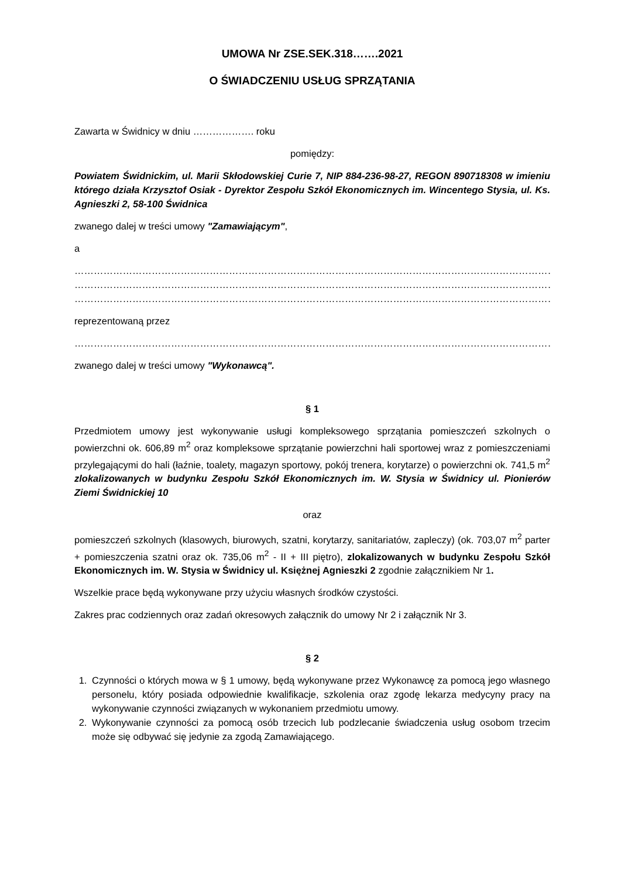UMOWA Nr ZSE.SEK.318…….2021
O ŚWIADCZENIU USŁUG SPRZĄTANIA
Zawarta w Świdnicy w dniu ………………. roku
pomiędzy:
Powiatem Świdnickim, ul. Marii Skłodowskiej Curie 7, NIP 884-236-98-27, REGON 890718308 w imieniu którego działa Krzysztof Osiak - Dyrektor Zespołu Szkół Ekonomicznych im. Wincentego Stysia, ul. Ks. Agnieszki 2, 58-100 Świdnica
zwanego dalej w treści umowy "Zamawiającym",
a
…………………………………………………………………………………………………………………………………………………
…………………………………………………………………………………………………………………………………………………
…………………………………………………………………………………………………………………………………………………
reprezentowaną przez
…………………………………………………………………………………………………………………………………………………
zwanego dalej w treści umowy "Wykonawcą".
§ 1
Przedmiotem umowy jest wykonywanie usługi kompleksowego sprzątania pomieszczeń szkolnych o powierzchni ok. 606,89 m<sup>2</sup> oraz kompleksowe sprzątanie powierzchni hali sportowej wraz z pomieszczeniami przylegającymi do hali (łaźnie, toalety, magazyn sportowy, pokój trenera, korytarze) o powierzchni ok. 741,5 m<sup>2</sup> zlokalizowanych w budynku Zespołu Szkół Ekonomicznych im. W. Stysia w Świdnicy ul. Pionierów Ziemi Świdnickiej 10
oraz
pomieszczeń szkolnych (klasowych, biurowych, szatni, korytarzy, sanitariatów, zapleczy) (ok. 703,07 m<sup>2</sup> parter + pomieszczenia szatni oraz ok. 735,06 m<sup>2</sup> - II + III piętro), zlokalizowanych w budynku Zespołu Szkół Ekonomicznych im. W. Stysia w Świdnicy ul. Księżnej Agnieszki 2 zgodnie załącznikiem Nr 1.
Wszelkie prace będą wykonywane przy użyciu własnych środków czystości.
Zakres prac codziennych oraz zadań okresowych załącznik do umowy Nr 2 i załącznik Nr 3.
§ 2
1. Czynności o których mowa w § 1 umowy, będą wykonywane przez Wykonawcę za pomocą jego własnego personelu, który posiada odpowiednie kwalifikacje, szkolenia oraz zgodę lekarza medycyny pracy na wykonywanie czynności związanych w wykonaniem przedmiotu umowy.
2. Wykonywanie czynności za pomocą osób trzecich lub podzlecanie świadczenia usług osobom trzecim może się odbywać się jedynie za zgodą Zamawiającego.